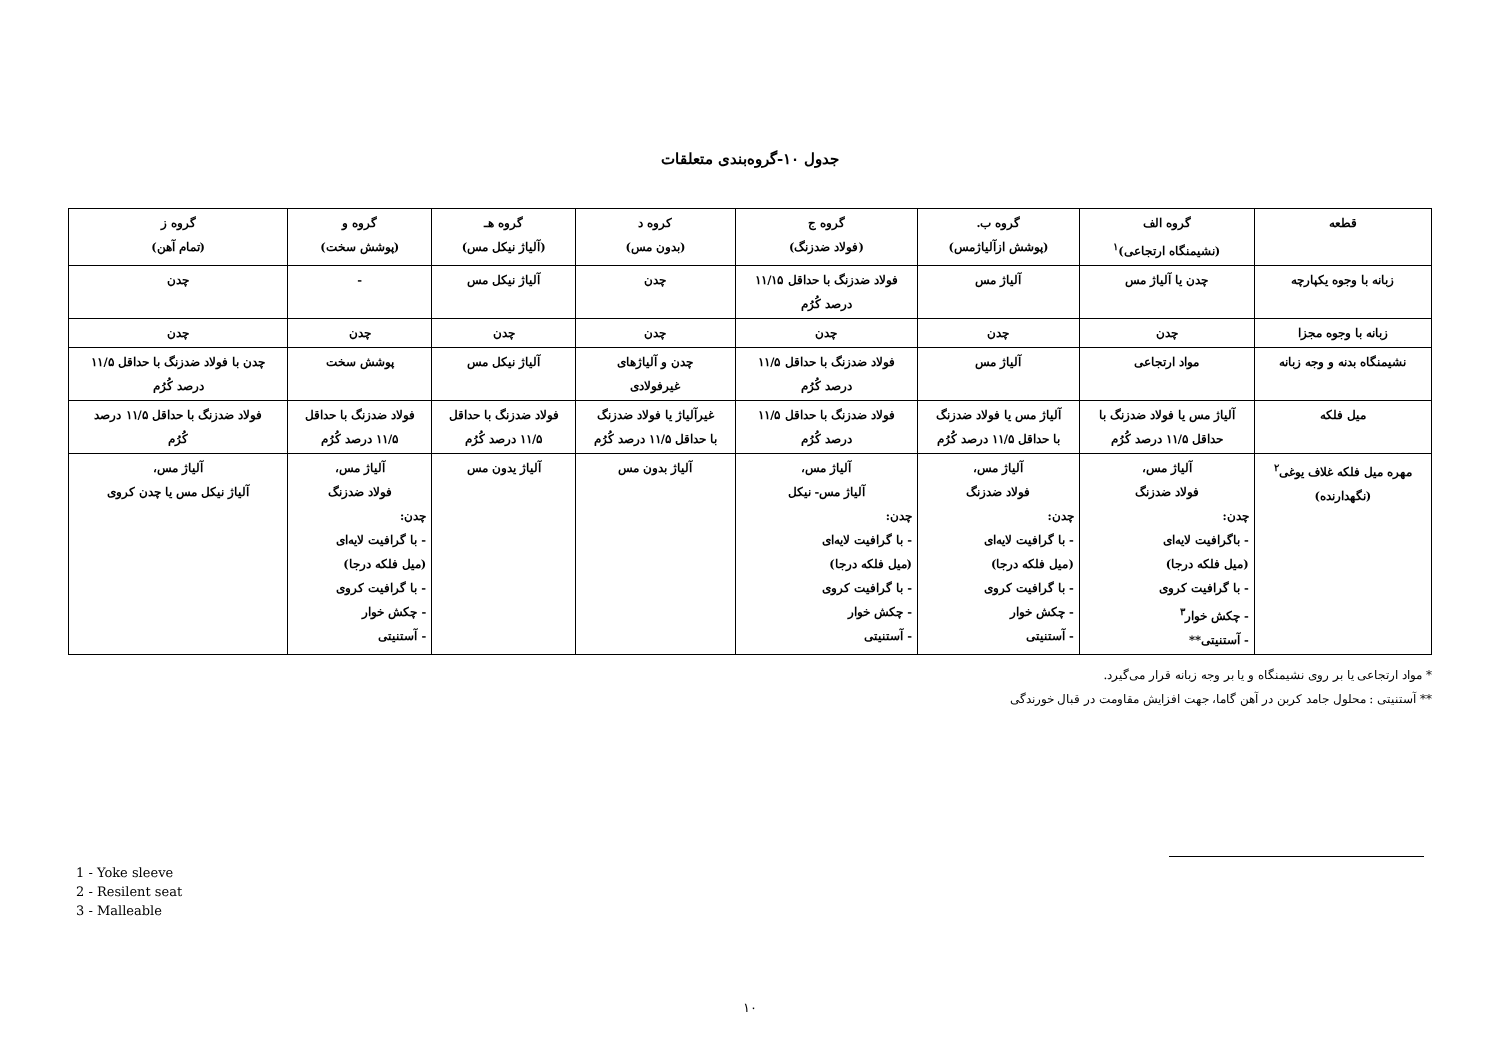جدول ۱۰-گروه‌بندی متعلقات
| قطعه | گروه الف (نشیمنگاه ارتجاعی)<sup>۱</sup> | گروه ب. (پوشش ازآلیاژمس) | گروه ج (فولاد ضدزنگ) | کروه د (بدون مس) | گروه هـ (آلیاژ نیکل مس) | گروه و (پوشش سخت) | گروه ز (تمام آهن) |
| --- | --- | --- | --- | --- | --- | --- | --- |
| زبانه با وجوه یکپارچه | چدن یا آلیاژ مس | آلیاژ مس | فولاد ضدزنگ با حداقل ۱۱/۱۵ درصد کُرُم | چدن | آلیاژ نیکل مس | - | چدن |
| زبانه با وجوه مجزا | چدن | چدن | چدن | چدن | چدن | چدن | چدن |
| نشیمنگاه بدنه و وجه زبانه | مواد ارتجاعی | آلیاژ مس | فولاد ضدزنگ با حداقل ۱۱/۵ درصد کُرُم | چدن و آلیاژهای غیرفولادی | آلیاژ نیکل مس | پوشش سخت | چدن با فولاد ضدزنگ با حداقل ۱۱/۵ درصد کُرُم |
| میل فلکه | آلیاژ مس یا فولاد ضدزنگ با حداقل ۱۱/۵ درصد کُرُم | آلیاژ مس یا فولاد ضدزنگ با حداقل ۱۱/۵ درصد کُرُم | فولاد ضدزنگ با حداقل ۱۱/۵ درصد کُرُم | غیرآلیاژ یا فولاد ضدزنگ با حداقل ۱۱/۵ درصد کُرُم | فولاد ضدزنگ با حداقل ۱۱/۵ درصد کُرُم | فولاد ضدزنگ با حداقل ۱۱/۵ درصد کُرُم | فولاد ضدزنگ با حداقل ۱۱/۵ درصد کُرُم |
| مهره میل فلکه غلاف یوغی<sup>۲</sup> (نگهدارنده) | آلیاژ مس، فولاد ضدزنگ چدن: - باگرافیت لایه‌ای (میل فلکه درجا) - با گرافیت کروی - چکش خوار<sup>۳</sup> - آستنیتی** | آلیاژ مس، فولاد ضدزنگ چدن: - با گرافیت لایه‌ای (میل فلکه درجا) - با گرافیت کروی - چکش خوار - آستنیتی | آلیاژ مس، آلیاژ مس- نیکل چدن: - با گرافیت لایه‌ای (میل فلکه درجا) - با گرافیت کروی - چکش خوار - آستنیتی | آلیاژ بدون مس | آلیاژ یدون مس | آلیاژ مس، فولاد ضدزنگ چدن: - با گرافیت لایه‌ای (میل فلکه درجا) - با گرافیت کروی - چکش خوار - آستنیتی | آلیاژ مس، آلیاژ نیکل مس یا چدن کروی |
* مواد ارتجاعی یا بر روی نشیمنگاه و یا بر وجه زبانه قرار می‌گیرد.
** آستنیتی : محلول جامد کربن در آهن گاما، جهت افزایش مقاومت در قبال خورندگی
1 - Yoke sleeve
2 - Resilent seat
3 - Malleable
۱۰